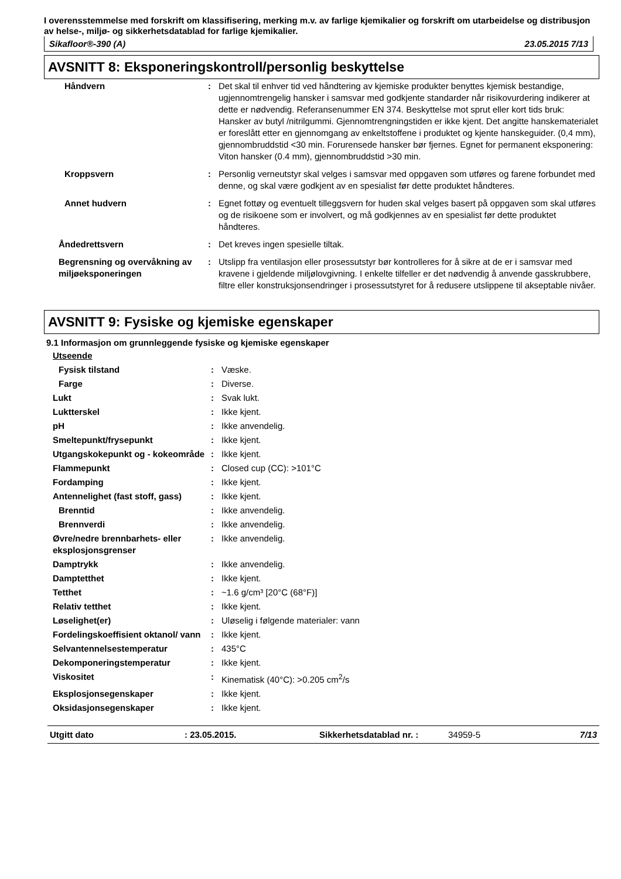I overensstemmelse med forskrift om klassifisering, merking m.v. av farlige kjemikalier og forskrift om utarbeidelse og distribusjon av helse-, miljø- og sikkerhetsdatablad for farlige kjemikalier.
Sikafloor®-390 (A) 23.05.2015 7/13
AVSNITT 8: Eksponeringskontroll/personlig beskyttelse
| Håndvern | : | Det skal til enhver tid ved håndtering av kjemiske produkter benyttes kjemisk bestandige, ugjennomtrengelig hansker i samsvar med godkjente standarder når risikovurdering indikerer at dette er nødvendig. Referansenummer EN 374. Beskyttelse mot sprut eller kort tids bruk: Hansker av butyl /nitrilgummi. Gjennomtrengningstiden er ikke kjent. Det angitte hanskematerialet er foreslått etter en gjennomgang av enkeltstoffene i produktet og kjente hanskeguider. (0,4 mm), gjennombruddstid <30 min. Forurensede hansker bør fjernes. Egnet for permanent eksponering: Viton hansker (0.4 mm), gjennombruddstid >30 min. |
| Kroppsvern | : | Personlig verneutstyr skal velges i samsvar med oppgaven som utføres og farene forbundet med denne, og skal være godkjent av en spesialist før dette produktet håndteres. |
| Annet hudvern | : | Egnet fottøy og eventuelt tilleggsvern for huden skal velges basert på oppgaven som skal utføres og de risikoene som er involvert, og må godkjennes av en spesialist før dette produktet håndteres. |
| Åndedrettsvern | : | Det kreves ingen spesielle tiltak. |
| Begrensning og overvåkning av miljøeksponeringen | : | Utslipp fra ventilasjon eller prosessutstyr bør kontrolleres for å sikre at de er i samsvar med kravene i gjeldende miljølovgivning. I enkelte tilfeller er det nødvendig å anvende gasskrubbere, filtre eller konstruksjonsendringer i prosessutstyret for å redusere utslippene til akseptable nivåer. |
AVSNITT 9: Fysiske og kjemiske egenskaper
9.1 Informasjon om grunnleggende fysiske og kjemiske egenskaper
| Utseende | | |
| Fysisk tilstand | : | Væske. |
| Farge | : | Diverse. |
| Lukt | : | Svak lukt. |
| Luktterskel | : | Ikke kjent. |
| pH | : | Ikke anvendelig. |
| Smeltepunkt/frysepunkt | : | Ikke kjent. |
| Utgangskokepunkt og - kokeområde | : | Ikke kjent. |
| Flammepunkt | : | Closed cup (CC): >101°C |
| Fordamping | : | Ikke kjent. |
| Antennelighet (fast stoff, gass) | : | Ikke kjent. |
| Brenntid | : | Ikke anvendelig. |
| Brennverdi | : | Ikke anvendelig. |
| Øvre/nedre brennbarhets- eller eksplosjonsgrenser | : | Ikke anvendelig. |
| Damptrykk | : | Ikke anvendelig. |
| Damptetthet | : | Ikke kjent. |
| Tetthet | : | ~1.6 g/cm³ [20°C (68°F)] |
| Relativ tetthet | : | Ikke kjent. |
| Løselighet(er) | : | Uløselig i følgende materialer: vann |
| Fordelingskoeffisient oktanol/ vann | : | Ikke kjent. |
| Selvantennelsestemperatur | : | 435°C |
| Dekomponeringstemperatur | : | Ikke kjent. |
| Viskositet | : | Kinematisk (40°C): >0.205 cm<sup>2</sup>/s |
| Eksplosjonsegenskaper | : | Ikke kjent. |
| Oksidasjonsegenskaper | : | Ikke kjent. |
Utgitt dato: 23.05.2015. Sikkerhetsdatablad nr. : 34959-5 7/13